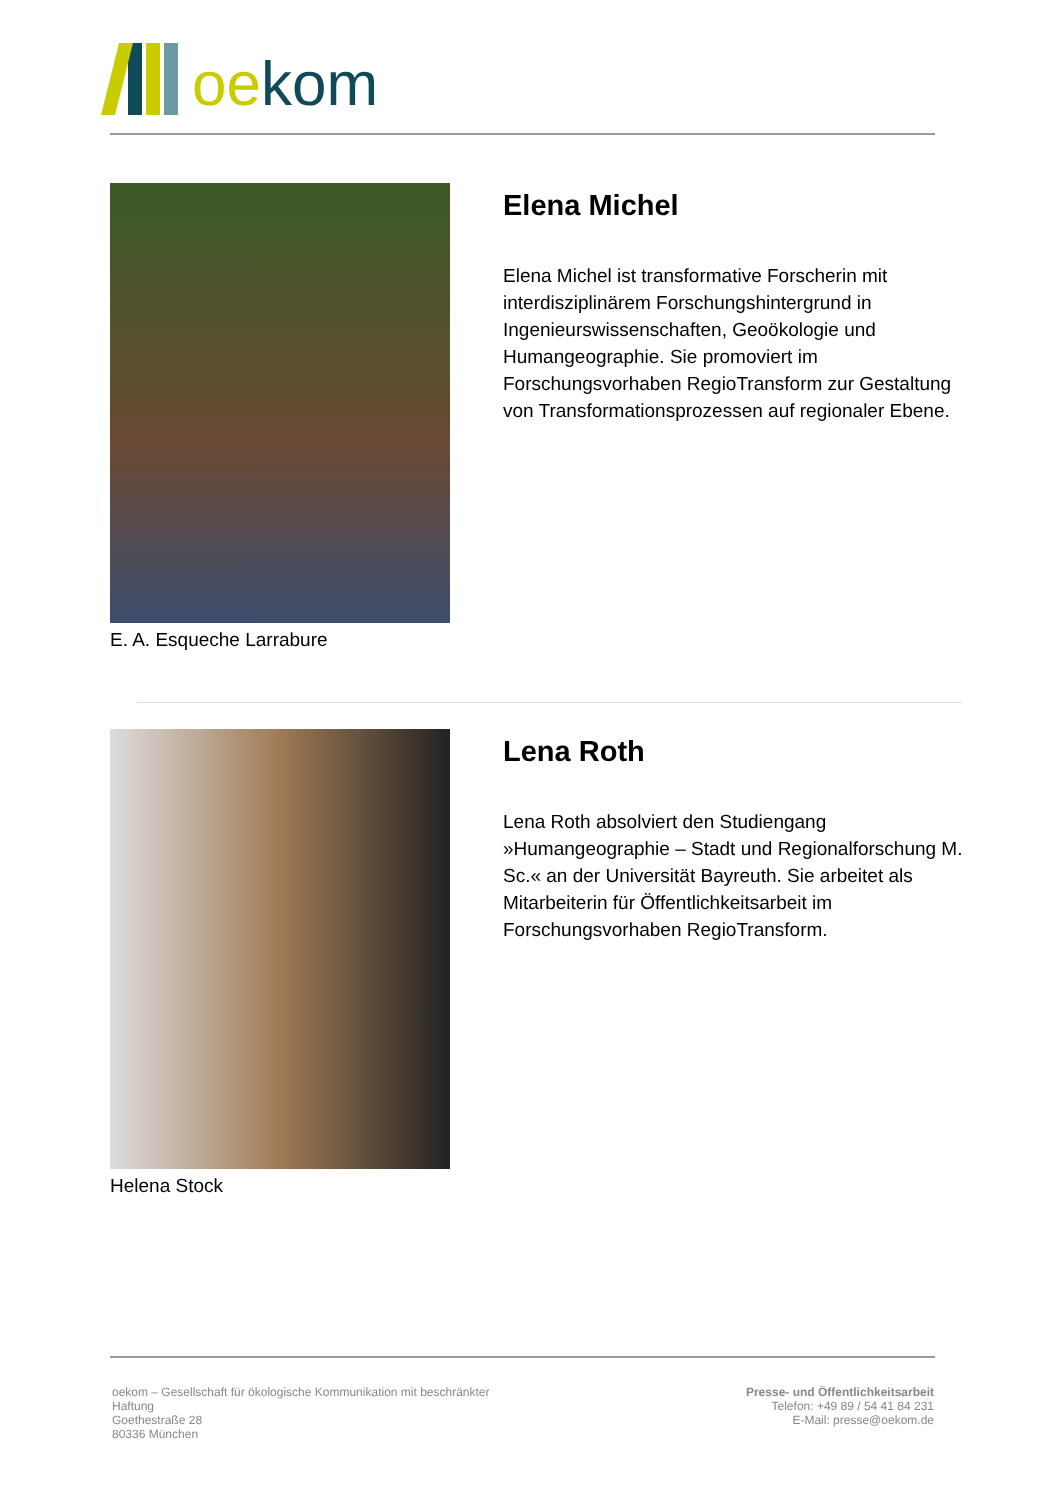oekom
E. A. Esqueche Larrabure
Elena Michel
Elena Michel ist transformative Forscherin mit interdisziplinärem Forschungshintergrund in Ingenieurswissenschaften, Geoökologie und Humangeographie. Sie promoviert im Forschungsvorhaben RegioTransform zur Gestaltung von Transformationsprozessen auf regionaler Ebene.
Helena Stock
Lena Roth
Lena Roth absolviert den Studiengang »Humangeographie – Stadt und Regionalforschung M. Sc.« an der Universität Bayreuth. Sie arbeitet als Mitarbeiterin für Öffentlichkeitsarbeit im Forschungsvorhaben RegioTransform.
oekom – Gesellschaft für ökologische Kommunikation mit beschränkter Haftung
Goethestraße 28
80336 München
Presse- und Öffentlichkeitsarbeit
Telefon: +49 89 / 54 41 84 231
E-Mail: presse@oekom.de